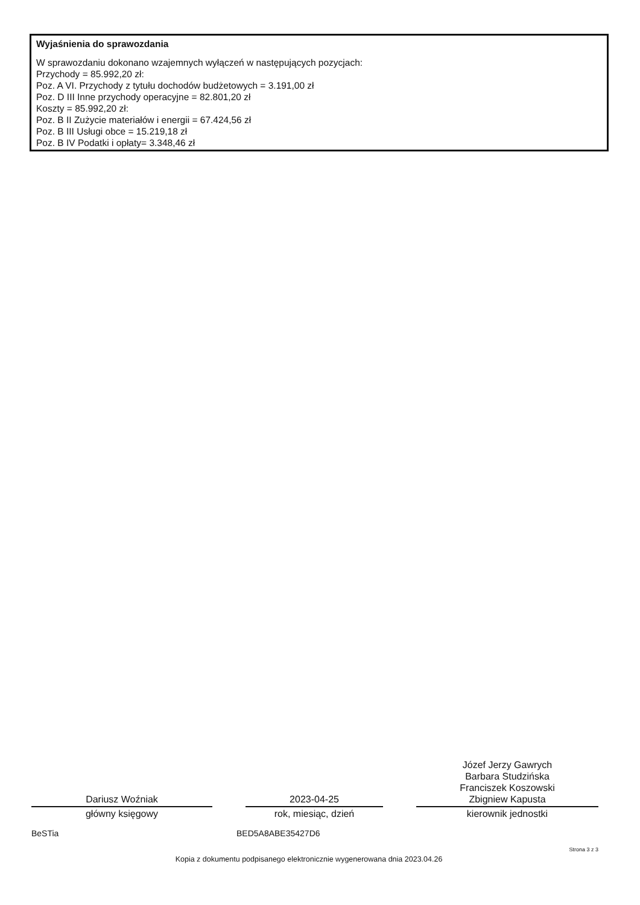Wyjaśnienia do sprawozdania
W sprawozdaniu dokonano wzajemnych wyłączeń w następujących pozycjach:
Przychody = 85.992,20 zł:
Poz. A VI. Przychody z tytułu dochodów budżetowych = 3.191,00 zł
Poz. D III Inne przychody operacyjne = 82.801,20 zł
Koszty = 85.992,20 zł:
Poz. B II Zużycie materiałów i energii = 67.424,56 zł
Poz. B III Usługi obce = 15.219,18 zł
Poz. B IV Podatki i opłaty= 3.348,46 zł
Dariusz Woźniak
główny księgowy
2023-04-25
rok, miesiąc, dzień
Józef Jerzy Gawrych
Barbara Studzińska
Franciszek Koszowski
Zbigniew Kapusta
kierownik jednostki
BeSTia BED5A8ABE35427D6
Strona 3 z 3
Kopia z dokumentu podpisanego elektronicznie wygenerowana dnia 2023.04.26